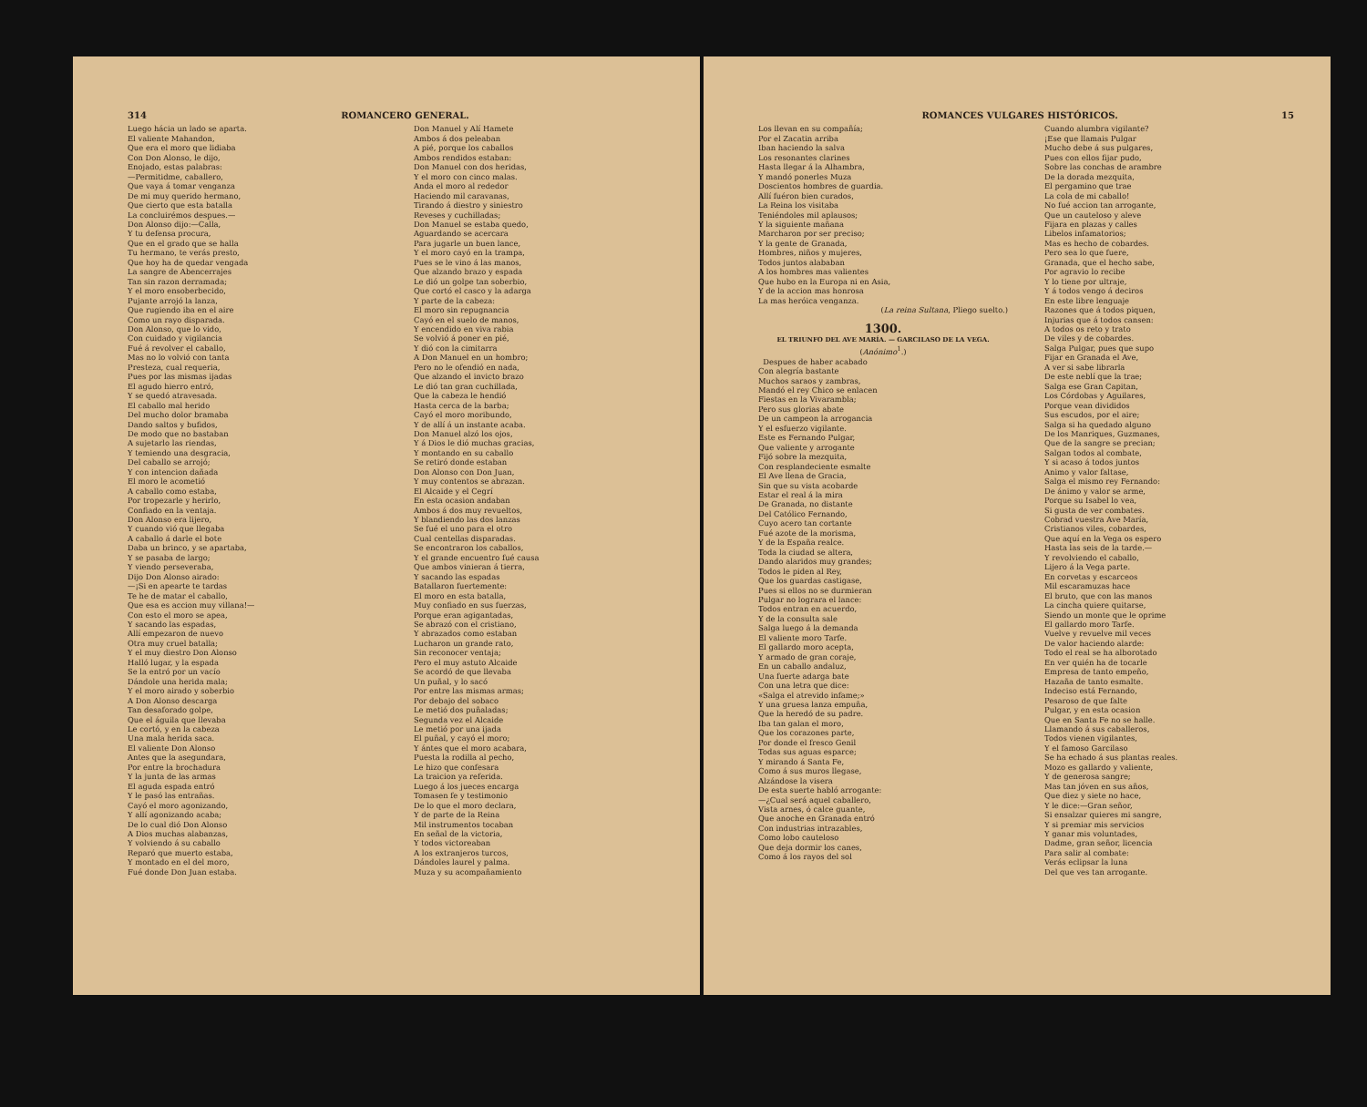314 ROMANCERO GENERAL.
Luego hácia un lado se aparta.
El valiente Mahandon,
Que era el moro que lidiaba
Con Don Alonso, le dijo,
Enojado, estas palabras:
—Permitidme, caballero,
Que vaya á tomar venganza
De mi muy querido hermano,
Que cierto que esta batalla
La concluirémos despues.—
Don Alonso dijo:—Calla,
Y tu defensa procura,
Que en el grado que se halla
Tu hermano, te verás presto,
Que hoy ha de quedar vengada
La sangre de Abencerrajes
Tan sin razon derramada;
Y el moro ensoberbecido,
Pujante arrojó la lanza,
Que rugiendo iba en el aire
Como un rayo disparada.
Don Alonso, que lo vido,
Con cuidado y vigilancia
Fué á revolver el caballo,
Mas no lo volvió con tanta
Presteza, cual requeria,
Pues por las mismas ijadas
El agudo hierro entró,
Y se quedó atravesada.
El caballo mal herido
Del mucho dolor bramaba
Dando saltos y bufidos,
De modo que no bastaban
A sujetarlo las riendas,
Y temiendo una desgracia,
Del caballo se arrojó;
Y con intencion dañada
El moro le acometió
A caballo como estaba,
Por tropezarle y herirlo,
Confiado en la ventaja.
Don Alonso era lijero,
Y cuando vió que llegaba
A caballo á darle el bote
Daba un brinco, y se apartaba,
Y se pasaba de largo;
Y viendo perseveraba,
Dijo Don Alonso airado:
—¡Si en apearte te tardas
Te he de matar el caballo,
Que esa es accion muy villana!—
Con esto el moro se apea,
Y sacando las espadas,
Allí empezaron de nuevo
Otra muy cruel batalla;
Y el muy diestro Don Alonso
Halló lugar, y la espada
Se la entró por un vacío
Dándole una herida mala;
Y el moro airado y soberbio
A Don Alonso descarga
Tan desaforado golpe,
Que el águila que llevaba
Le cortó, y en la cabeza
Una mala herida saca.
El valiente Don Alonso
Antes que la asegundara,
Por entre la brochadura
Y la junta de las armas
El aguda espada entró
Y le pasó las entrañas.
Cayó el moro agonizando,
Y allí agonizando acaba;
De lo cual dió Don Alonso
A Dios muchas alabanzas,
Y volviendo á su caballo
Reparó que muerto estaba,
Y montado en el del moro,
Fué donde Don Juan estaba.
Don Manuel y Alí Hamete
Ambos á dos peleaban
A pié, porque los caballos
Ambos rendidos estaban:
Don Manuel con dos heridas,
Y el moro con cinco malas.
Anda el moro al rededor
Haciendo mil caravanas,
Tirando á diestro y siniestro
Reveses y cuchilladas;
Don Manuel se estaba quedo,
Aguardando se acercara
Para jugarle un buen lance,
Y el moro cayó en la trampa,
Pues se le vino á las manos,
Que alzando brazo y espada
Le dió un golpe tan soberbio,
Que cortó el casco y la adarga
Y parte de la cabeza:
El moro sin repugnancia
Cayó en el suelo de manos,
Y encendido en viva rabia
Se volvió á poner en pié,
Y dió con la cimitarra
A Don Manuel en un hombro;
Pero no le ofendió en nada,
Que alzando el invicto brazo
Le dió tan gran cuchillada,
Que la cabeza le hendió
Hasta cerca de la barba;
Cayó el moro moribundo,
Y de allí á un instante acaba.
Don Manuel alzó los ojos,
Y á Dios le dió muchas gracias,
Y montando en su caballo
Se retiró donde estaban
Don Alonso con Don Juan,
Y muy contentos se abrazan.
El Alcaide y el Cegrí
En esta ocasion andaban
Ambos á dos muy revueltos,
Y blandiendo las dos lanzas
Se fué el uno para el otro
Cual centellas disparadas.
Se encontraron los caballos,
Y el grande encuentro fué causa
Que ambos vinieran á tierra,
Y sacando las espadas
Batallaron fuertemente:
El moro en esta batalla,
Muy confiado en sus fuerzas,
Porque eran agigantadas,
Se abrazó con el cristiano,
Y abrazados como estaban
Lucharon un grande rato,
Sin reconocer ventaja;
Pero el muy astuto Alcaide
Se acordó de que llevaba
Un puñal, y lo sacó
Por entre las mismas armas;
Por debajo del sobaco
Le metió dos puñaladas;
Segunda vez el Alcaide
Le metió por una ijada
El puñal, y cayó el moro;
Y ántes que el moro acabara,
Puesta la rodilla al pecho,
Le hizo que confesara
La traicion ya referida.
Luego á los jueces encarga
Tomasen fe y testimonio
De lo que el moro declara,
Y de parte de la Reina
Mil instrumentos tocaban
En señal de la victoria,
Y todos victoreaban
A los extranjeros turcos,
Dándoles laurel y palma.
Muza y su acompañamiento
ROMANCES VULGARES HISTÓRICOS. 15
Los llevan en su compañía;
Por el Zacatin arriba
Iban haciendo la salva
Los resonantes clarines
Hasta llegar á la Alhambra,
Y mandó ponerles Muza
Doscientos hombres de guardia.
Allí fuéron bien curados,
La Reina los visitaba
Teniéndoles mil aplausos;
Y la siguiente mañana
Marcharon por ser preciso;
Y la gente de Granada,
Hombres, niños y mujeres,
Todos juntos alababan
A los hombres mas valientes
Que hubo en la Europa ni en Asia,
Y de la accion mas honrosa
La mas heróica venganza.
(La reina Sultana, Pliego suelto.)
1300.
EL TRIUNFO DEL AVE MARÍA. — GARCILASO DE LA VEGA.
(Anónimo<sup>1</sup>.)
Despues de haber acabado
Con alegría bastante
Muchos saraos y zambras,
Mandó el rey Chico se enlacen
Fiestas en la Vivarambla;
Pero sus glorias abate
De un campeon la arrogancia
Y el esfuerzo vigilante.
Este es Fernando Pulgar,
Que valiente y arrogante
Fijó sobre la mezquita,
Con resplandeciente esmalte
El Ave llena de Gracia,
Sin que su vista acobarde
Estar el real á la mira
De Granada, no distante
Del Católico Fernando,
Cuyo acero tan cortante
Fué azote de la morisma,
Y de la España realce.
Toda la ciudad se altera,
Dando alaridos muy grandes;
Todos le piden al Rey,
Que los guardas castigase,
Pues si ellos no se durmieran
Pulgar no lograra el lance:
Todos entran en acuerdo,
Y de la consulta sale
Salga luego á la demanda
El valiente moro Tarfe.
El gallardo moro acepta,
Y armado de gran coraje,
En un caballo andaluz,
Una fuerte adarga bate
Con una letra que dice:
«Salga el atrevido infame;»
Y una gruesa lanza empuña,
Que la heredó de su padre.
Iba tan galan el moro,
Que los corazones parte,
Por donde el fresco Genil
Todas sus aguas esparce;
Y mirando á Santa Fe,
Como á sus muros llegase,
Alzándose la visera
De esta suerte habló arrogante:
—¿Cual será aquel caballero,
Vista arnes, ó calce guante,
Que anoche en Granada entró
Con industrias intrazables,
Como lobo cauteloso
Que deja dormir los canes,
Como á los rayos del sol
Cuando alumbra vigilante?
¡Ese que llamais Pulgar
Mucho debe á sus pulgares,
Pues con ellos fijar pudo,
Sobre las conchas de arambre
De la dorada mezquita,
El pergamino que trae
La cola de mi caballo!
No fué accion tan arrogante,
Que un cauteloso y aleve
Fijara en plazas y calles
Libelos infamatorios;
Mas es hecho de cobardes.
Pero sea lo que fuere,
Granada, que el hecho sabe,
Por agravio lo recibe
Y lo tiene por ultraje,
Y á todos vengo á deciros
En este libre lenguaje
Razones que á todos piquen,
Injurias que á todos cansen:
A todos os reto y trato
De viles y de cobardes.
Salga Pulgar, pues que supo
Fijar en Granada el Ave,
A ver si sabe librarla
De este neblí que la trae;
Salga ese Gran Capitan,
Los Córdobas y Aguilares,
Porque vean divididos
Sus escudos, por el aire;
Salga si ha quedado alguno
De los Manriques, Guzmanes,
Que de la sangre se precian;
Salgan todos al combate,
Y si acaso á todos juntos
Animo y valor faltase,
Salga el mismo rey Fernando:
De ánimo y valor se arme,
Porque su Isabel lo vea,
Si gusta de ver combates.
Cobrad vuestra Ave María,
Cristianos viles, cobardes,
Que aquí en la Vega os espero
Hasta las seis de la tarde.—
Y revolviendo el caballo,
Lijero á la Vega parte.
En corvetas y escarceos
Mil escaramuzas hace
El bruto, que con las manos
La cincha quiere quitarse,
Siendo un monte que le oprime
El gallardo moro Tarfe.
Vuelve y revuelve mil veces
De valor haciendo alarde:
Todo el real se ha alborotado
En ver quién ha de tocarle
Empresa de tanto empeño,
Hazaña de tanto esmalte.
Indeciso está Fernando,
Pesaroso de que falte
Pulgar, y en esta ocasion
Que en Santa Fe no se halle.
Llamando á sus caballeros,
Todos vienen vigilantes,
Y el famoso Garcilaso
Se ha echado á sus plantas reales.
Mozo es gallardo y valiente,
Y de generosa sangre;
Mas tan jóven en sus años,
Que diez y siete no hace,
Y le dice:—Gran señor,
Si ensalzar quieres mi sangre,
Y si premiar mis servicios
Y ganar mis voluntades,
Dadme, gran señor, licencia
Para salir al combate:
Verás eclipsar la luna
Del que ves tan arrogante.